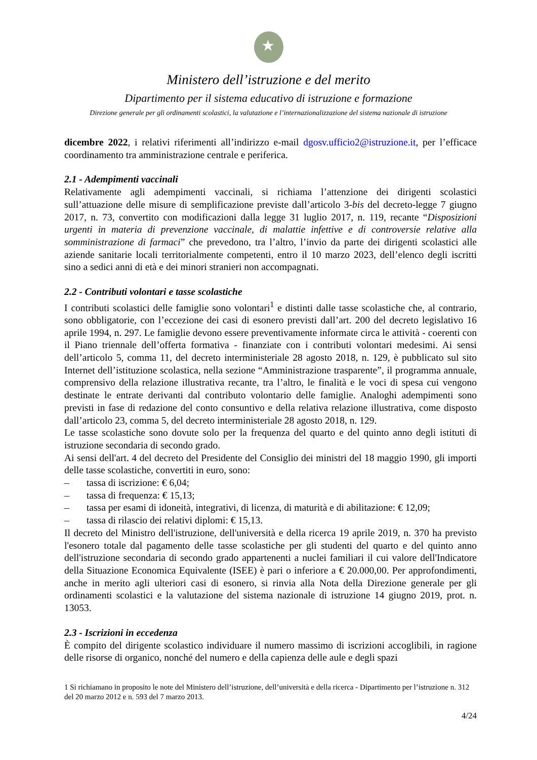★
Ministero dell’istruzione e del merito
Dipartimento per il sistema educativo di istruzione e formazione
Direzione generale per gli ordinamenti scolastici, la valutazione e l’internazionalizzazione del sistema nazionale di istruzione
dicembre 2022, i relativi riferimenti all’indirizzo e-mail dgosv.ufficio2@istruzione.it, per l’efficace coordinamento tra amministrazione centrale e periferica.
2.1 - Adempimenti vaccinali
Relativamente agli adempimenti vaccinali, si richiama l’attenzione dei dirigenti scolastici sull’attuazione delle misure di semplificazione previste dall’articolo 3-bis del decreto-legge 7 giugno 2017, n. 73, convertito con modificazioni dalla legge 31 luglio 2017, n. 119, recante “Disposizioni urgenti in materia di prevenzione vaccinale, di malattie infettive e di controversie relative alla somministrazione di farmaci” che prevedono, tra l’altro, l’invio da parte dei dirigenti scolastici alle aziende sanitarie locali territorialmente competenti, entro il 10 marzo 2023, dell’elenco degli iscritti sino a sedici anni di età e dei minori stranieri non accompagnati.
2.2 - Contributi volontari e tasse scolastiche
I contributi scolastici delle famiglie sono volontari<sup>1</sup> e distinti dalle tasse scolastiche che, al contrario, sono obbligatorie, con l’eccezione dei casi di esonero previsti dall’art. 200 del decreto legislativo 16 aprile 1994, n. 297. Le famiglie devono essere preventivamente informate circa le attività - coerenti con il Piano triennale dell’offerta formativa - finanziate con i contributi volontari medesimi. Ai sensi dell’articolo 5, comma 11, del decreto interministeriale 28 agosto 2018, n. 129, è pubblicato sul sito Internet dell’istituzione scolastica, nella sezione “Amministrazione trasparente”, il programma annuale, comprensivo della relazione illustrativa recante, tra l’altro, le finalità e le voci di spesa cui vengono destinate le entrate derivanti dal contributo volontario delle famiglie. Analoghi adempimenti sono previsti in fase di redazione del conto consuntivo e della relativa relazione illustrativa, come disposto dall’articolo 23, comma 5, del decreto interministeriale 28 agosto 2018, n. 129.
Le tasse scolastiche sono dovute solo per la frequenza del quarto e del quinto anno degli istituti di istruzione secondaria di secondo grado.
Ai sensi dell'art. 4 del decreto del Presidente del Consiglio dei ministri del 18 maggio 1990, gli importi delle tasse scolastiche, convertiti in euro, sono:
– tassa di iscrizione: € 6,04;
– tassa di frequenza: € 15,13;
– tassa per esami di idoneità, integrativi, di licenza, di maturità e di abilitazione: € 12,09;
– tassa di rilascio dei relativi diplomi: € 15,13.
Il decreto del Ministro dell'istruzione, dell'università e della ricerca 19 aprile 2019, n. 370 ha previsto l'esonero totale dal pagamento delle tasse scolastiche per gli studenti del quarto e del quinto anno dell'istruzione secondaria di secondo grado appartenenti a nuclei familiari il cui valore dell'Indicatore della Situazione Economica Equivalente (ISEE) è pari o inferiore a € 20.000,00. Per approfondimenti, anche in merito agli ulteriori casi di esonero, si rinvia alla Nota della Direzione generale per gli ordinamenti scolastici e la valutazione del sistema nazionale di istruzione 14 giugno 2019, prot. n. 13053.
2.3 - Iscrizioni in eccedenza
È compito del dirigente scolastico individuare il numero massimo di iscrizioni accoglibili, in ragione delle risorse di organico, nonché del numero e della capienza delle aule e degli spazi
1 Si richiamano in proposito le note del Ministero dell’istruzione, dell’università e della ricerca - Dipartimento per l’istruzione n. 312 del 20 marzo 2012 e n. 593 del 7 marzo 2013.
4/24